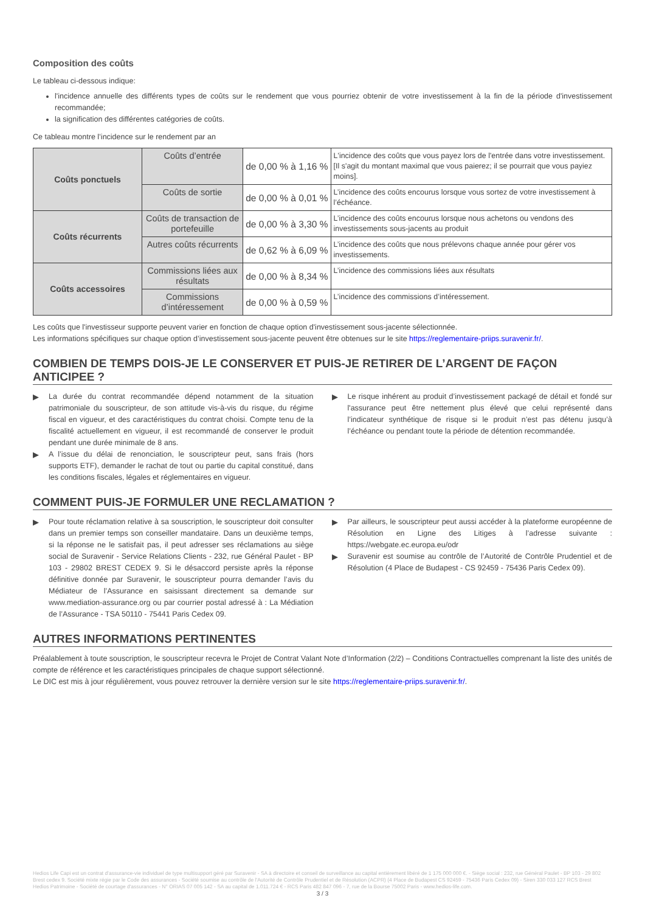Composition des coûts
Le tableau ci-dessous indique:
l'incidence annuelle des différents types de coûts sur le rendement que vous pourriez obtenir de votre investissement à la fin de la période d'investissement recommandée;
la signification des différentes catégories de coûts.
Ce tableau montre l’incidence sur le rendement par an
| Coûts ponctuels | Coûts d’entrée | de 0,00 % à 1,16 % | L'incidence des coûts que vous payez lors de l'entrée dans votre investissement. [Il s'agit du montant maximal que vous paierez; il se pourrait que vous payiez moins]. |
| | Coûts de sortie | de 0,00 % à 0,01 % | L’incidence des coûts encourus lorsque vous sortez de votre investissement à l’échéance. |
| Coûts récurrents | Coûts de transaction de portefeuille | de 0,00 % à 3,30 % | L’incidence des coûts encourus lorsque nous achetons ou vendons des investissements sous-jacents au produit |
| | Autres coûts récurrents | de 0,62 % à 6,09 % | L’incidence des coûts que nous prélevons chaque année pour gérer vos investissements. |
| Coûts accessoires | Commissions liées aux résultats | de 0,00 % à 8,34 % | L’incidence des commissions liées aux résultats |
| | Commissions d’intéressement | de 0,00 % à 0,59 % | L’incidence des commissions d’intéressement. |
Les coûts que l'investisseur supporte peuvent varier en fonction de chaque option d'investissement sous-jacente sélectionnée.
Les informations spécifiques sur chaque option d’investissement sous-jacente peuvent être obtenues sur le site https://reglementaire-priips.suravenir.fr/.
COMBIEN DE TEMPS DOIS-JE LE CONSERVER ET PUIS-JE RETIRER DE L’ARGENT DE FAÇON ANTICIPEE ?
▶ La durée du contrat recommandée dépend notamment de la situation patrimoniale du souscripteur, de son attitude vis-à-vis du risque, du régime fiscal en vigueur, et des caractéristiques du contrat choisi. Compte tenu de la fiscalité actuellement en vigueur, il est recommandé de conserver le produit pendant une durée minimale de 8 ans.
▶ A l’issue du délai de renonciation, le souscripteur peut, sans frais (hors supports ETF), demander le rachat de tout ou partie du capital constitué, dans les conditions fiscales, légales et réglementaires en vigueur.
▶ Le risque inhérent au produit d’investissement packagé de détail et fondé sur l'assurance peut être nettement plus élevé que celui représenté dans l’indicateur synthétique de risque si le produit n’est pas détenu jusqu’à l’échéance ou pendant toute la période de détention recommandée.
COMMENT PUIS-JE FORMULER UNE RECLAMATION ?
▶ Pour toute réclamation relative à sa souscription, le souscripteur doit consulter dans un premier temps son conseiller mandataire. Dans un deuxième temps, si la réponse ne le satisfait pas, il peut adresser ses réclamations au siège social de Suravenir - Service Relations Clients - 232, rue Général Paulet - BP 103 - 29802 BREST CEDEX 9. Si le désaccord persiste après la réponse définitive donnée par Suravenir, le souscripteur pourra demander l’avis du Médiateur de l’Assurance en saisissant directement sa demande sur www.mediation-assurance.org ou par courrier postal adressé à : La Médiation de l’Assurance - TSA 50110 - 75441 Paris Cedex 09.
▶ Par ailleurs, le souscripteur peut aussi accéder à la plateforme européenne de Résolution en Ligne des Litiges à l’adresse suivante : https://webgate.ec.europa.eu/odr
▶ Suravenir est soumise au contrôle de l’Autorité de Contrôle Prudentiel et de Résolution (4 Place de Budapest - CS 92459 - 75436 Paris Cedex 09).
AUTRES INFORMATIONS PERTINENTES
Préalablement à toute souscription, le souscripteur recevra le Projet de Contrat Valant Note d’Information (2/2) – Conditions Contractuelles comprenant la liste des unités de compte de référence et les caractéristiques principales de chaque support sélectionné.
Le DIC est mis à jour régulièrement, vous pouvez retrouver la dernière version sur le site https://reglementaire-priips.suravenir.fr/.
Hedios Life Capi est un contrat d'assurance-vie individuel de type multisupport géré par Suravenir - SA à directoire et conseil de surveillance au capital entièrement libéré de 1 175 000 000 €. - Siège social : 232, rue Général Paulet - BP 103 - 29 802 Brest cedex 9. Société mixte régie par le Code des assurances - Société soumise au contrôle de l'Autorité de Contrôle Prudentiel et de Résolution (ACPR) (4 Place de Budapest CS 92459 - 75436 Paris Cedex 09) - Siren 330 033 127 RCS Brest
Hedios Patrimoine - Société de courtage d'assurances - N° ORIAS 07 005 142 - SA au capital de 1.011.724 € - RCS Paris 482 847 096 - 7, rue de la Bourse 75002 Paris - www.hedios-life.com.
3 / 3